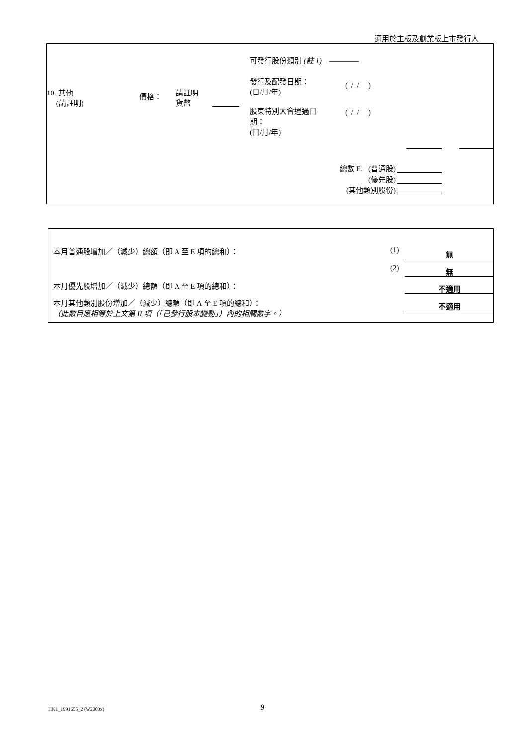適用於主板及創業板上市發行人
可發行股份類別 (註 1) ————
發行及配發日期：
(日/月/年)
( / / )
10. 其他
(請註明)
價格：
請註明
貨幣
股東特別大會通過日
期：
(日/月/年)
( / / )
總數 E. (普通股)
(優先股)
(其他類別股份)
本月普通股增加／（減少）總額（即 A 至 E 項的總和）：
(1) 無
(2) 無
本月優先股增加／（減少）總額（即 A 至 E 項的總和）：
不適用
本月其他類別股份增加／（減少）總額（即 A 至 E 項的總和）：
（此數目應相等於上文第 II 項（「已發行股本變動」）內的相關數字。）
不適用
HK1_1991655_2 (W2003x) 9